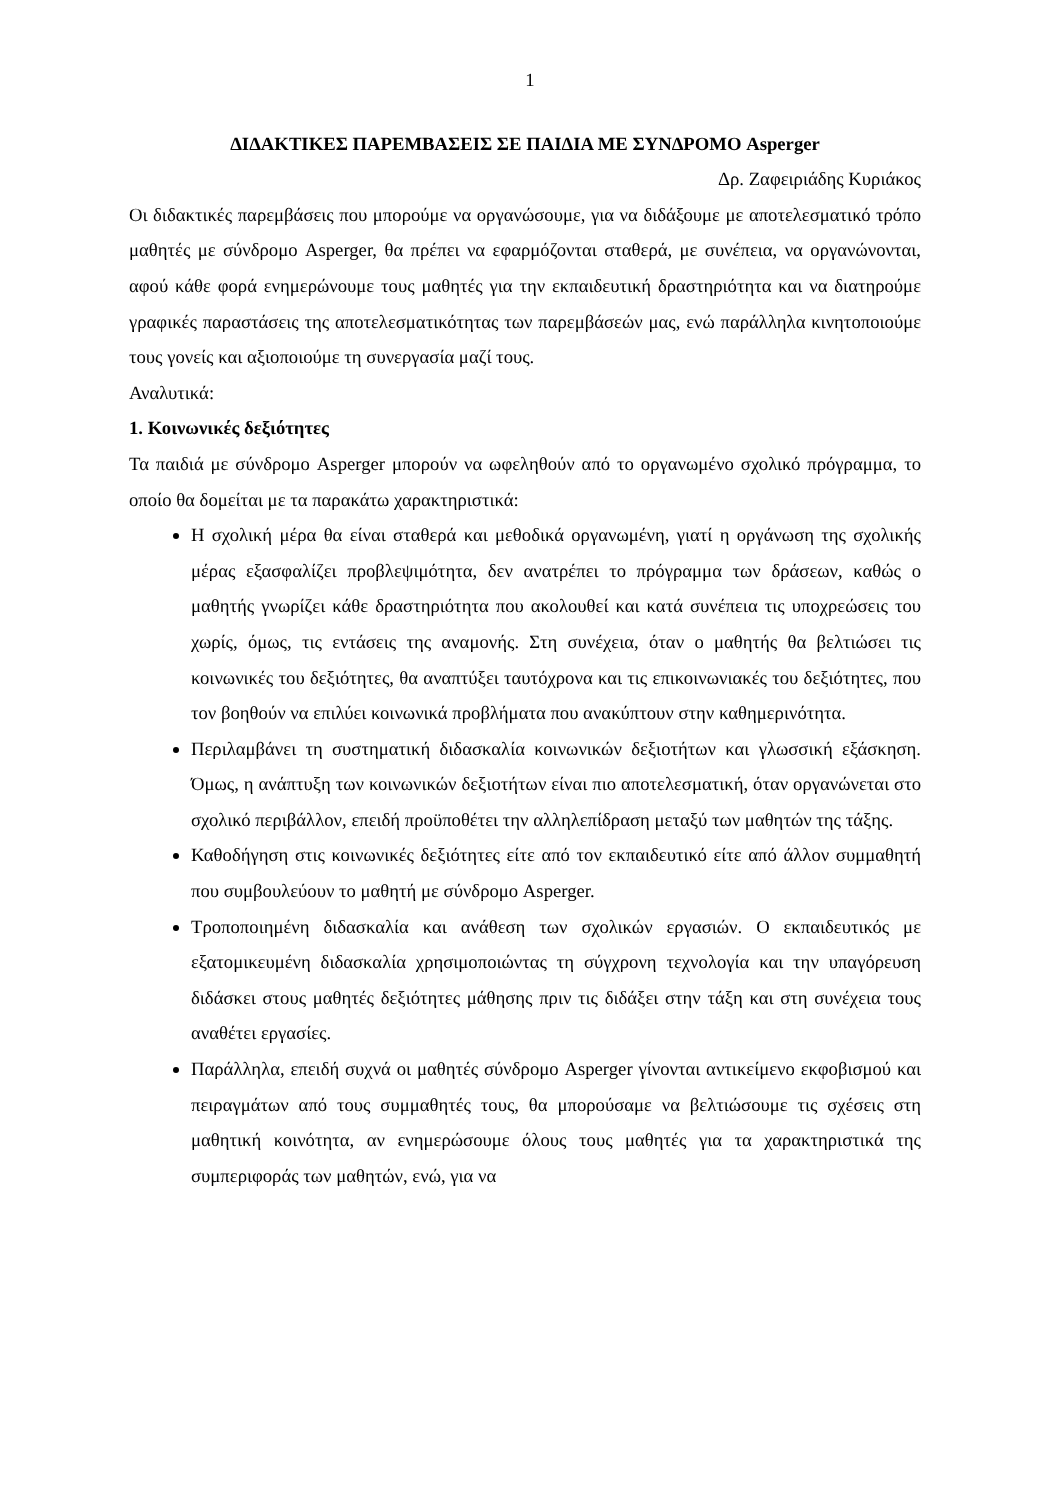1
ΔΙΔΑΚΤΙΚΕΣ ΠΑΡΕΜΒΑΣΕΙΣ ΣΕ ΠΑΙΔΙΑ ΜΕ ΣΥΝΔΡΟΜΟ Asperger
Δρ. Ζαφειριάδης Κυριάκος
Οι διδακτικές παρεμβάσεις που μπορούμε να οργανώσουμε, για να διδάξουμε με αποτελεσματικό τρόπο μαθητές με σύνδρομο Asperger, θα πρέπει να εφαρμόζονται σταθερά, με συνέπεια, να οργανώνονται, αφού κάθε φορά ενημερώνουμε τους μαθητές για την εκπαιδευτική δραστηριότητα και να διατηρούμε γραφικές παραστάσεις της αποτελεσματικότητας των παρεμβάσεών μας, ενώ παράλληλα κινητοποιούμε τους γονείς και αξιοποιούμε τη συνεργασία μαζί τους.
Αναλυτικά:
1. Κοινωνικές δεξιότητες
Τα παιδιά με σύνδρομο Asperger μπορούν να ωφεληθούν από το οργανωμένο σχολικό πρόγραμμα, το οποίο θα δομείται με τα παρακάτω χαρακτηριστικά:
Η σχολική μέρα θα είναι σταθερά και μεθοδικά οργανωμένη, γιατί η οργάνωση της σχολικής μέρας εξασφαλίζει προβλεψιμότητα, δεν ανατρέπει το πρόγραμμα των δράσεων, καθώς ο μαθητής γνωρίζει κάθε δραστηριότητα που ακολουθεί και κατά συνέπεια τις υποχρεώσεις του χωρίς, όμως, τις εντάσεις της αναμονής. Στη συνέχεια, όταν ο μαθητής θα βελτιώσει τις κοινωνικές του δεξιότητες, θα αναπτύξει ταυτόχρονα και τις επικοινωνιακές του δεξιότητες, που τον βοηθούν να επιλύει κοινωνικά προβλήματα που ανακύπτουν στην καθημερινότητα.
Περιλαμβάνει τη συστηματική διδασκαλία κοινωνικών δεξιοτήτων και γλωσσική εξάσκηση. Όμως, η ανάπτυξη των κοινωνικών δεξιοτήτων είναι πιο αποτελεσματική, όταν οργανώνεται στο σχολικό περιβάλλον, επειδή προϋποθέτει την αλληλεπίδραση μεταξύ των μαθητών της τάξης.
Καθοδήγηση στις κοινωνικές δεξιότητες είτε από τον εκπαιδευτικό είτε από άλλον συμμαθητή που συμβουλεύουν το μαθητή με σύνδρομο Asperger.
Τροποποιημένη διδασκαλία και ανάθεση των σχολικών εργασιών. Ο εκπαιδευτικός με εξατομικευμένη διδασκαλία χρησιμοποιώντας τη σύγχρονη τεχνολογία και την υπαγόρευση διδάσκει στους μαθητές δεξιότητες μάθησης πριν τις διδάξει στην τάξη και στη συνέχεια τους αναθέτει εργασίες.
Παράλληλα, επειδή συχνά οι μαθητές σύνδρομο Asperger γίνονται αντικείμενο εκφοβισμού και πειραγμάτων από τους συμμαθητές τους, θα μπορούσαμε να βελτιώσουμε τις σχέσεις στη μαθητική κοινότητα, αν ενημερώσουμε όλους τους μαθητές για τα χαρακτηριστικά της συμπεριφοράς των μαθητών, ενώ, για να